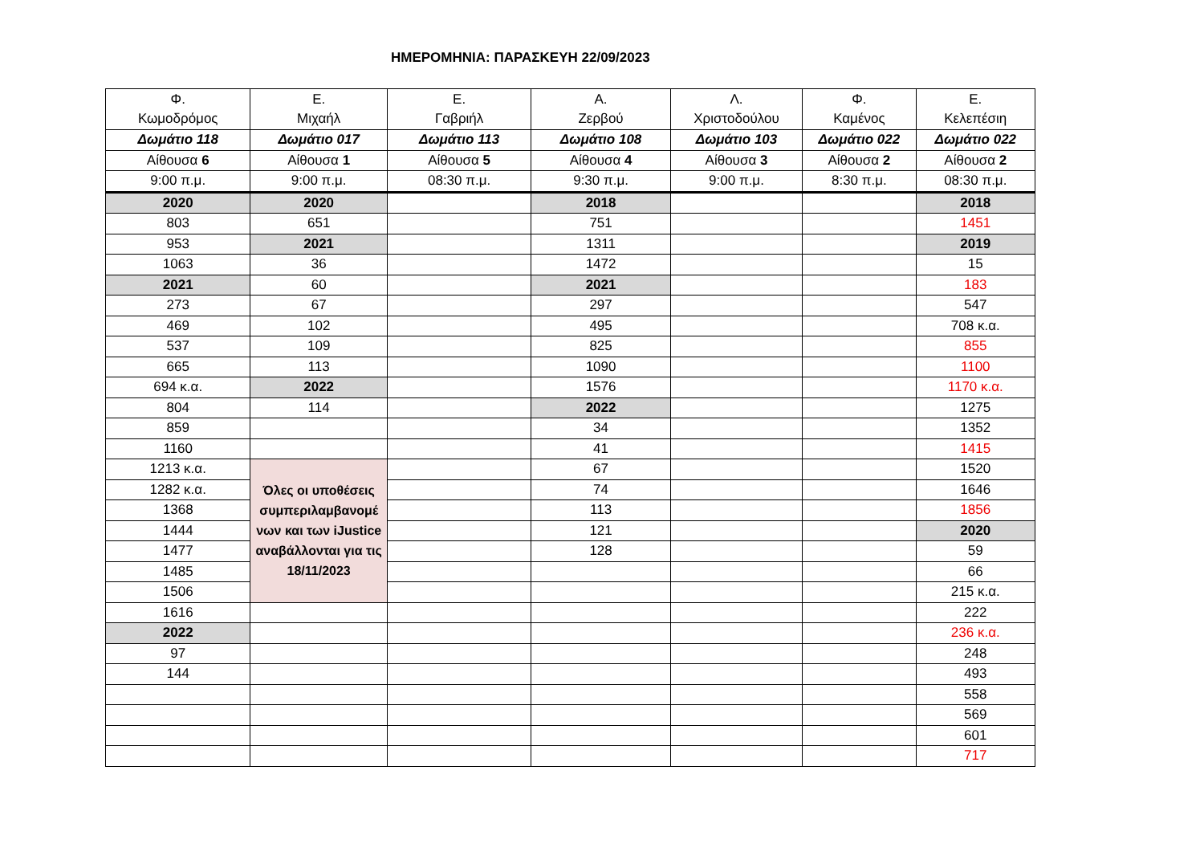ΗΜΕΡΟΜΗΝΙΑ: ΠΑΡΑΣΚΕΥΗ 22/09/2023
| Φ. Κωμοδρόμος | Ε. Μιχαήλ | Ε. Γαβριήλ | Α. Ζερβού | Λ. Χριστοδούλου | Φ. Καμένος | Ε. Κελεπέσιη |
| Δωμάτιο 118 | Δωμάτιο 017 | Δωμάτιο 113 | Δωμάτιο 108 | Δωμάτιο 103 | Δωμάτιο 022 | Δωμάτιο 022 |
| Αίθουσα 6 | Αίθουσα 1 | Αίθουσα 5 | Αίθουσα 4 | Αίθουσα 3 | Αίθουσα 2 | Αίθουσα 2 |
| 9:00 π.μ. | 9:00 π.μ. | 08:30 π.μ. | 9:30 π.μ. | 9:00 π.μ. | 8:30 π.μ. | 08:30 π.μ. |
| 2020 | 2020 | | 2018 | | | 2018 |
| 803 | 651 | | 751 | | | 1451 |
| 953 | 2021 | | 1311 | | | 2019 |
| 1063 | 36 | | 1472 | | | 15 |
| 2021 | 60 | | 2021 | | | 183 |
| 273 | 67 | | 297 | | | 547 |
| 469 | 102 | | 495 | | | 708 κ.α. |
| 537 | 109 | | 825 | | | 855 |
| 665 | 113 | | 1090 | | | 1100 |
| 694 κ.α. | 2022 | | 1576 | | | 1170 κ.α. |
| 804 | 114 | | 2022 | | | 1275 |
| 859 | | | 34 | | | 1352 |
| 1160 | | | 41 | | | 1415 |
| 1213 κ.α. | Όλες οι υποθέσεις συμπεριλαμβανομέ νων και των iJustice αναβάλλονται για τις 18/11/2023 | | 67 | | | 1520 |
| 1282 κ.α. | | | 74 | | | 1646 |
| 1368 | | | 113 | | | 1856 |
| 1444 | | | 121 | | | 2020 |
| 1477 | | | 128 | | | 59 |
| 1485 | | | | | | 66 |
| 1506 | | | | | | 215 κ.α. |
| 1616 | | | | | | 222 |
| 2022 | | | | | | 236 κ.α. |
| 97 | | | | | | 248 |
| 144 | | | | | | 493 |
| | | | | | | 558 |
| | | | | | | 569 |
| | | | | | | 601 |
| | | | | | | 717 |